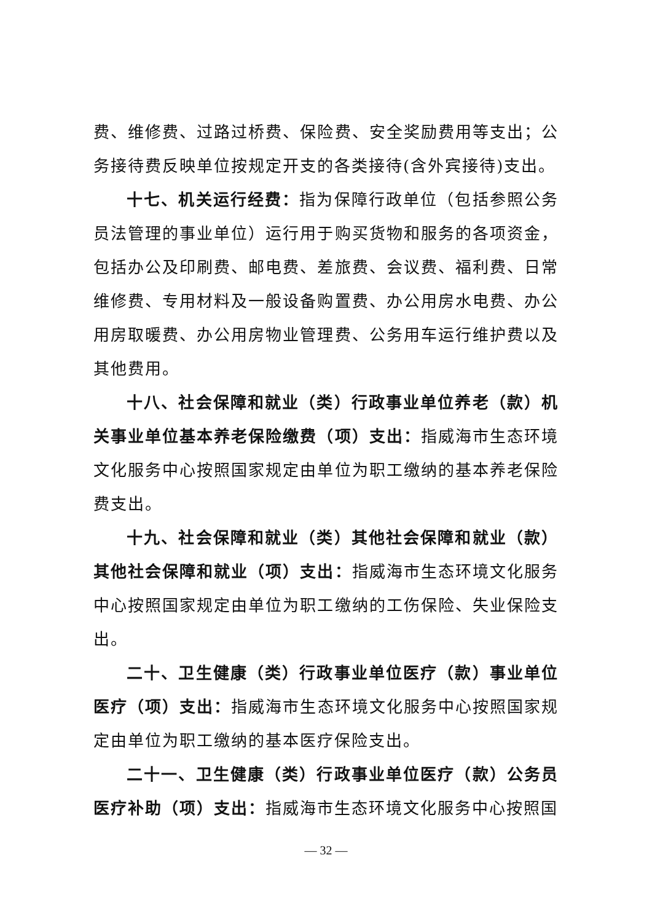费、维修费、过路过桥费、保险费、安全奖励费用等支出；公务接待费反映单位按规定开支的各类接待(含外宾接待)支出。
十七、机关运行经费：指为保障行政单位（包括参照公务员法管理的事业单位）运行用于购买货物和服务的各项资金，包括办公及印刷费、邮电费、差旅费、会议费、福利费、日常维修费、专用材料及一般设备购置费、办公用房水电费、办公用房取暖费、办公用房物业管理费、公务用车运行维护费以及其他费用。
十八、社会保障和就业（类）行政事业单位养老（款）机关事业单位基本养老保险缴费（项）支出：指威海市生态环境文化服务中心按照国家规定由单位为职工缴纳的基本养老保险费支出。
十九、社会保障和就业（类）其他社会保障和就业（款）其他社会保障和就业（项）支出：指威海市生态环境文化服务中心按照国家规定由单位为职工缴纳的工伤保险、失业保险支出。
二十、卫生健康（类）行政事业单位医疗（款）事业单位医疗（项）支出：指威海市生态环境文化服务中心按照国家规定由单位为职工缴纳的基本医疗保险支出。
二十一、卫生健康（类）行政事业单位医疗（款）公务员医疗补助（项）支出：指威海市生态环境文化服务中心按照国
— 32 —